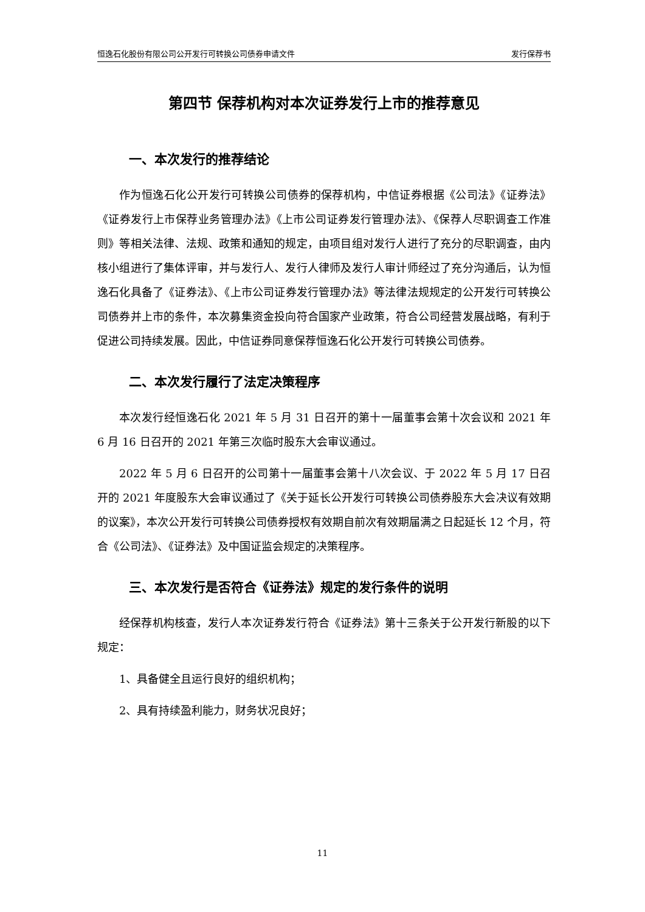恒逸石化股份有限公司公开发行可转换公司债券申请文件 发行保荐书
第四节 保荐机构对本次证券发行上市的推荐意见
一、本次发行的推荐结论
作为恒逸石化公开发行可转换公司债券的保荐机构，中信证券根据《公司法》《证券法》《证券发行上市保荐业务管理办法》《上市公司证券发行管理办法》、《保荐人尽职调查工作准则》等相关法律、法规、政策和通知的规定，由项目组对发行人进行了充分的尽职调查，由内核小组进行了集体评审，并与发行人、发行人律师及发行人审计师经过了充分沟通后，认为恒逸石化具备了《证券法》、《上市公司证券发行管理办法》等法律法规规定的公开发行可转换公司债券并上市的条件，本次募集资金投向符合国家产业政策，符合公司经营发展战略，有利于促进公司持续发展。因此，中信证券同意保荐恒逸石化公开发行可转换公司债券。
二、本次发行履行了法定决策程序
本次发行经恒逸石化 2021 年 5 月 31 日召开的第十一届董事会第十次会议和 2021 年 6 月 16 日召开的 2021 年第三次临时股东大会审议通过。
2022 年 5 月 6 日召开的公司第十一届董事会第十八次会议、于 2022 年 5 月 17 日召开的 2021 年度股东大会审议通过了《关于延长公开发行可转换公司债券股东大会决议有效期的议案》，本次公开发行可转换公司债券授权有效期自前次有效期届满之日起延长 12 个月，符合《公司法》、《证券法》及中国证监会规定的决策程序。
三、本次发行是否符合《证券法》规定的发行条件的说明
经保荐机构核查，发行人本次证券发行符合《证券法》第十三条关于公开发行新股的以下规定：
1、具备健全且运行良好的组织机构；
2、具有持续盈利能力，财务状况良好；
11